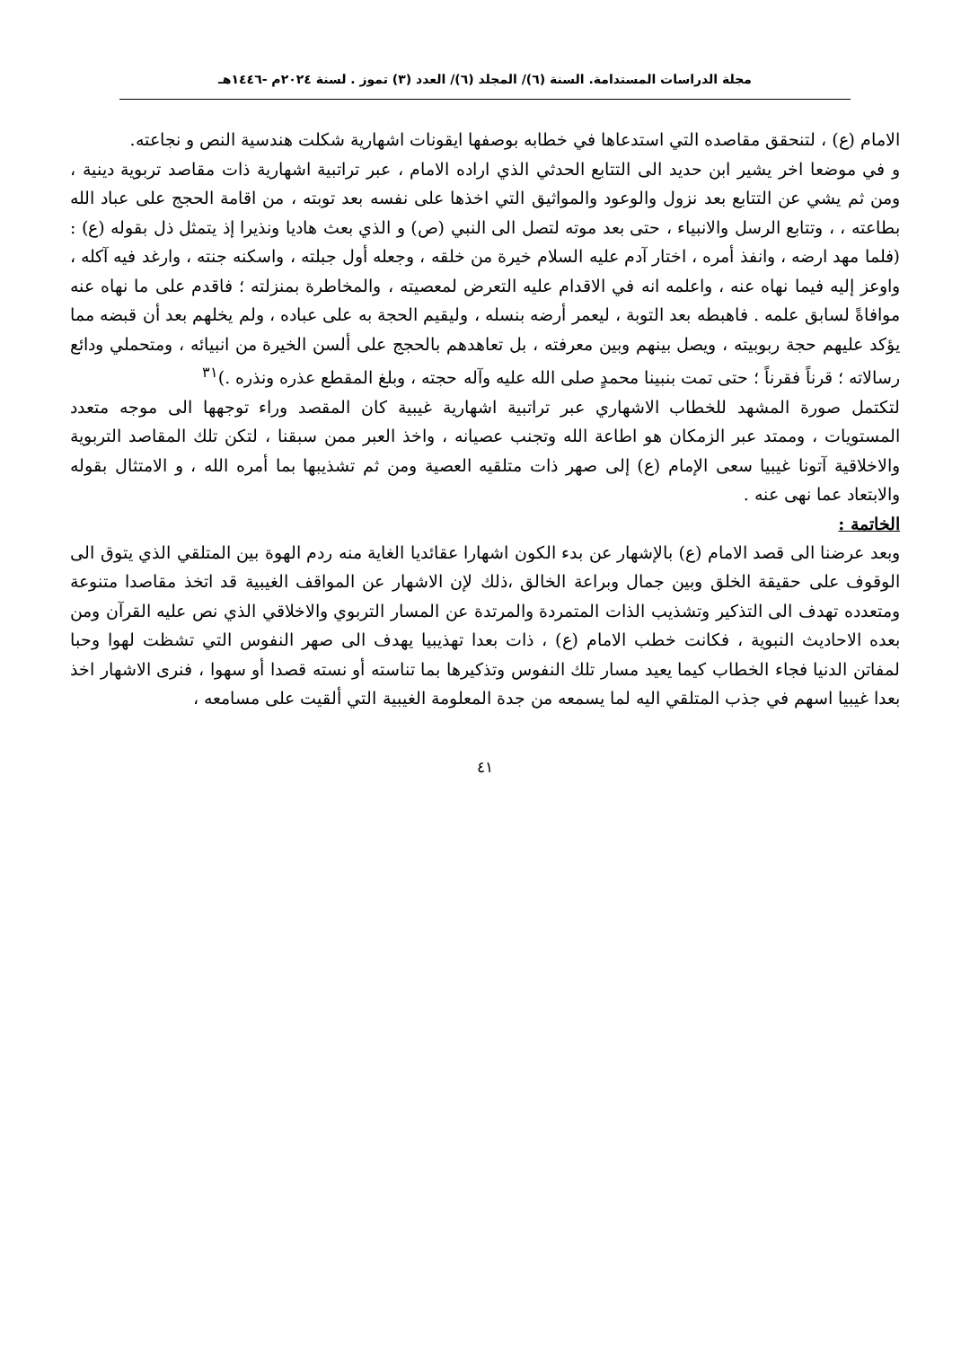مجلة الدراسات المستدامة. السنة (٦)/ المجلد (٦)/ العدد (٣) تموز . لسنة ٢٠٢٤م -١٤٤٦هـ
الامام (ع) ، لتنحقق مقاصده التي استدعاها في خطابه بوصفها ايقونات اشهارية شكلت هندسية النص و نجاعته.
و في موضعا اخر يشير ابن حديد الى التتابع الحدثي الذي اراده الامام ، عبر تراتبية اشهارية ذات مقاصد تربوية دينية ، ومن ثم يشي عن التتابع بعد نزول والوعود والمواثيق التي اخذها على نفسه بعد توبته ، من اقامة الحجج على عباد الله بطاعته ، ، وتتابع الرسل والانبياء ، حتى بعد موته لتصل الى النبي (ص) و الذي بعث هاديا ونذيرا إذ يتمثل ذل بقوله (ع) : (فلما مهد ارضه ، وانفذ أمره ، اختار آدم عليه السلام خيرة من خلقه ، وجعله أول جبلته ، واسكنه جنته ، وارغد فيه آكله ، واوعز إليه فيما نهاه عنه ، واعلمه انه في الاقدام عليه التعرض لمعصيته ، والمخاطرة بمنزلته ؛ فاقدم على ما نهاه عنه موافاةً لسابق علمه . فاهبطه بعد التوبة ، ليعمر أرضه بنسله ، وليقيم الحجة به على عباده ، ولم يخلهم بعد أن قبضه مما يؤكد عليهم حجة ربوبيته ، ويصل بينهم وبين معرفته ، بل تعاهدهم بالحجج على ألسن الخيرة من انبيائه ، ومتحملي ودائع رسالاته ؛ قرناً فقرناً ؛ حتى تمت بنبينا محمدٍ صلى الله عليه وآله حجته ، وبلغ المقطع عذره ونذره .)<sup>٣١</sup>
لتكتمل صورة المشهد للخطاب الاشهاري عبر تراتبية اشهارية غيبية كان المقصد وراء توجهها الى موجه متعدد المستويات ، وممتد عبر الزمكان هو اطاعة الله وتجنب عصيانه ، واخذ العبر ممن سبقنا ، لتكن تلك المقاصد التربوية والاخلاقية آتونا غيبيا سعى الإمام (ع) إلى صهر ذات متلقيه العصية ومن ثم تشذيبها بما أمره الله ، و الامتثال بقوله والابتعاد عما نهى عنه .
الخاتمة :
وبعد عرضنا الى قصد الامام (ع) بالإشهار عن بدء الكون اشهارا عقائديا الغاية منه ردم الهوة بين المتلقي الذي يتوق الى الوقوف على حقيقة الخلق وبين جمال وبراعة الخالق ،ذلك لإن الاشهار عن المواقف الغيبية قد اتخذ مقاصدا متنوعة ومتعدده تهدف الى التذكير وتشذيب الذات المتمردة والمرتدة عن المسار التربوي والاخلاقي الذي نص عليه القرآن ومن بعده الاحاديث النبوية ، فكانت خطب الامام (ع) ، ذات بعدا تهذيبيا يهدف الى صهر النفوس التي تشظت لهوا وحبا لمفاتن الدنيا فجاء الخطاب كيما يعيد مسار تلك النفوس وتذكيرها بما تناسته أو نسته قصدا أو سهوا ، فنرى الاشهار اخذ بعدا غيبيا اسهم في جذب المتلقي اليه لما يسمعه من جدة المعلومة الغيبية التي ألقيت على مسامعه ،
٤١